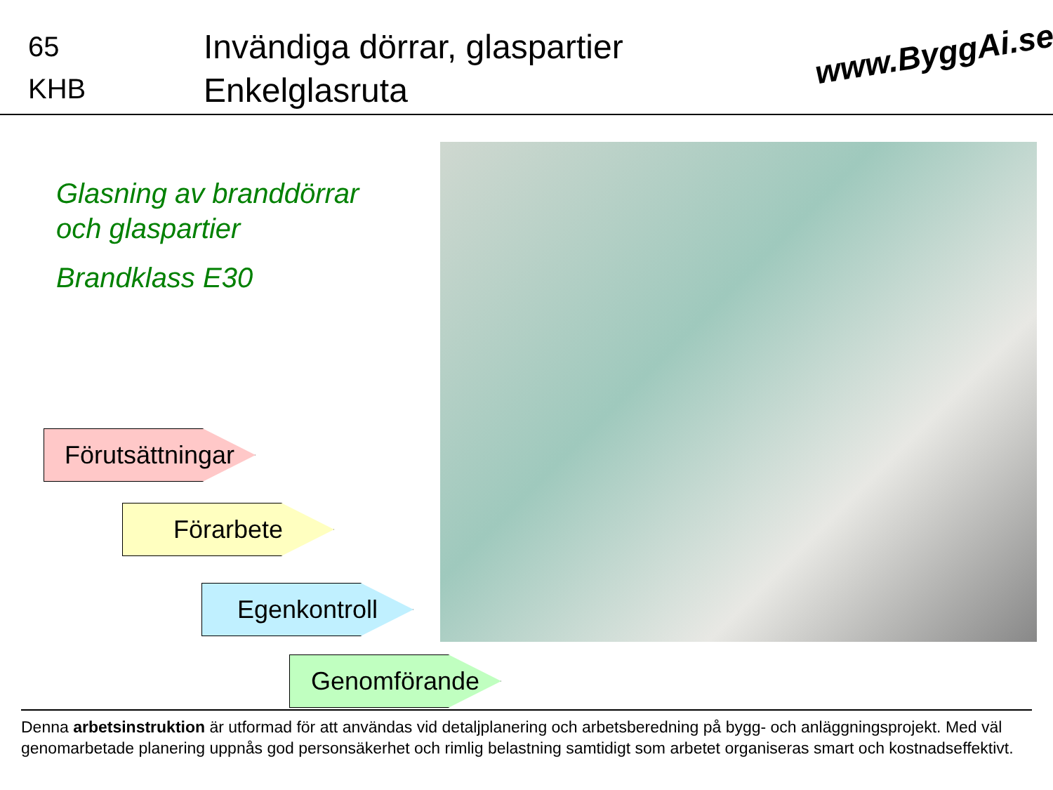65
KHB
Invändiga dörrar, glaspartier
Enkelglasruta
www.ByggAi.se
Glasning av branddörrar
och glaspartier
Brandklass E30
Förutsättningar
Förarbete
Egenkontroll
Genomförande
Denna arbetsinstruktion är utformad för att användas vid detaljplanering och arbetsberedning på bygg- och anläggningsprojekt. Med väl genomarbetade planering uppnås god personsäkerhet och rimlig belastning samtidigt som arbetet organiseras smart och kostnadseffektivt.